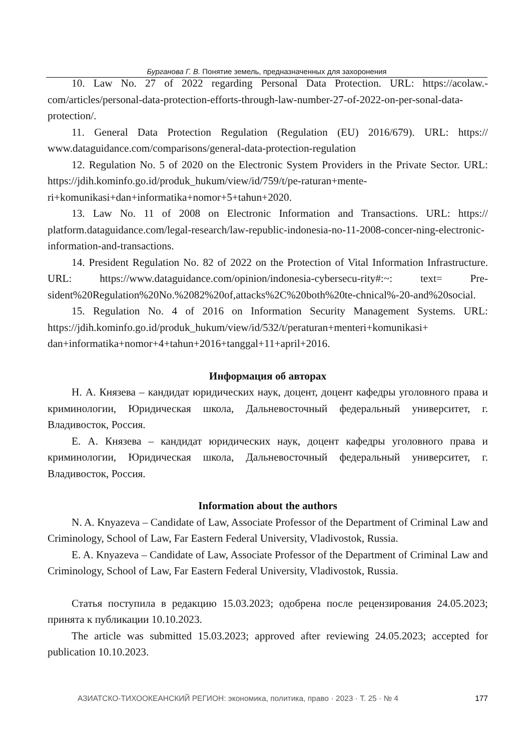Бурганова Г. В. Понятие земель, предназначенных для захоронения
10. Law No. 27 of 2022 regarding Personal Data Protection. URL: https://acolaw.-com/articles/personal-data-protection-efforts-through-law-number-27-of-2022-on-per-sonal-data-protection/.
11. General Data Protection Regulation (Regulation (EU) 2016/679). URL: https:// www.dataguidance.com/comparisons/general-data-protection-regulation
12. Regulation No. 5 of 2020 on the Electronic System Providers in the Private Sector. URL: https://jdih.kominfo.go.id/produk_hukum/view/id/759/t/pe-raturan+mente-ri+komunikasi+dan+informatika+nomor+5+tahun+2020.
13. Law No. 11 of 2008 on Electronic Information and Transactions. URL: https:// platform.dataguidance.com/legal-research/law-republic-indonesia-no-11-2008-concer-ning-electronic-information-and-transactions.
14. President Regulation No. 82 of 2022 on the Protection of Vital Information Infrastructure. URL: https://www.dataguidance.com/opinion/indonesia-cybersecu-rity#:~: text= Pre-sident%20Regulation%20No.%2082%20of,attacks%2C%20both%20te-chnical%-20-and%20social.
15. Regulation No. 4 of 2016 on Information Security Management Systems. URL: https://jdih.kominfo.go.id/produk_hukum/view/id/532/t/peraturan+menteri+komunikasi+ dan+informatika+nomor+4+tahun+2016+tanggal+11+april+2016.
Информация об авторах
Н. А. Князева – кандидат юридических наук, доцент, доцент кафедры уголовного права и криминологии, Юридическая школа, Дальневосточный федеральный университет, г. Владивосток, Россия.
Е. А. Князева – кандидат юридических наук, доцент кафедры уголовного права и криминологии, Юридическая школа, Дальневосточный федеральный университет, г. Владивосток, Россия.
Information about the authors
N. A. Knyazeva – Candidate of Law, Associate Professor of the Department of Criminal Law and Criminology, School of Law, Far Eastern Federal University, Vladivostok, Russia.
E. A. Knyazeva – Candidate of Law, Associate Professor of the Department of Criminal Law and Criminology, School of Law, Far Eastern Federal University, Vladivostok, Russia.
Статья поступила в редакцию 15.03.2023; одобрена после рецензирования 24.05.2023; принята к публикации 10.10.2023.
The article was submitted 15.03.2023; approved after reviewing 24.05.2023; accepted for publication 10.10.2023.
АЗИАТСКО-ТИХООКЕАНСКИЙ РЕГИОН: экономика, политика, право · 2023 · Т. 25 · № 4 177